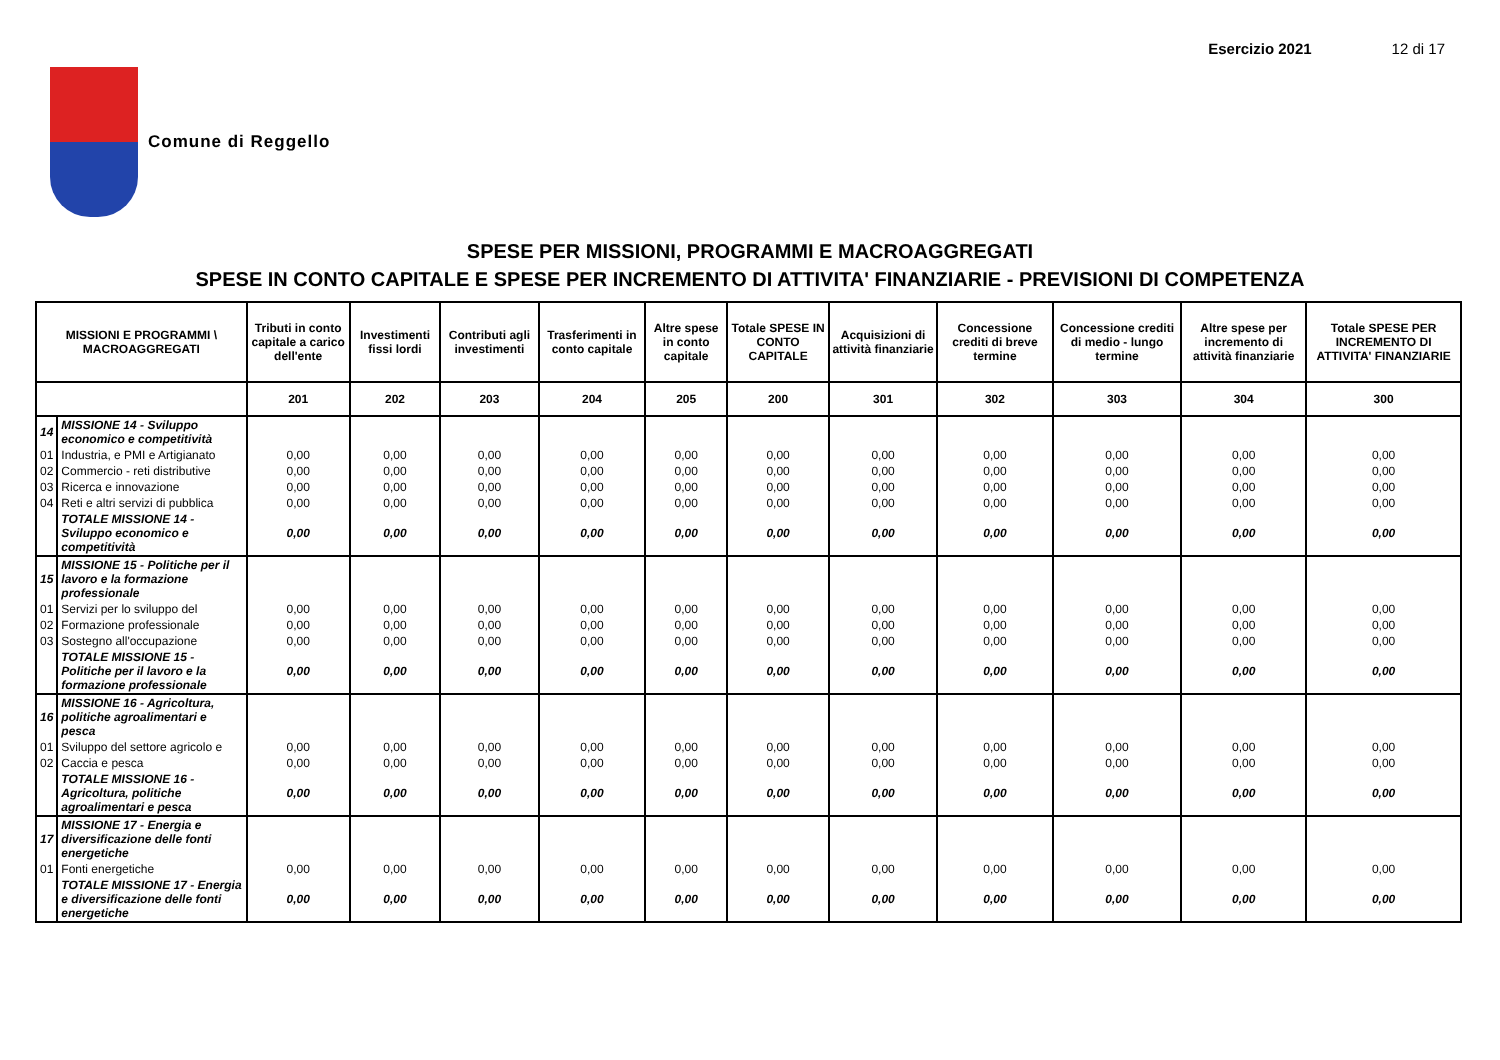Esercizio 2021 12 di 17
Comune di Reggello
SPESE PER MISSIONI, PROGRAMMI E MACROAGGREGATI
SPESE IN CONTO CAPITALE E SPESE PER INCREMENTO DI ATTIVITA' FINANZIARIE - PREVISIONI DI COMPETENZA
| MISSIONI E PROGRAMMI \ MACROAGGREGATI | | Tributi in conto capitale a carico dell'ente | Investimenti fissi lordi | Contributi agli investimenti | Trasferimenti in conto capitale | Altre spese in conto capitale | Totale SPESE IN CONTO CAPITALE | Acquisizioni di attività finanziarie | Concessione crediti di breve termine | Concessione crediti di medio - lungo termine | Altre spese per incremento di attività finanziarie | Totale SPESE PER INCREMENTO DI ATTIVITA' FINANZIARIE |
| --- | --- | --- | --- | --- | --- | --- | --- | --- | --- | --- | --- | --- |
| | | 201 | 202 | 203 | 204 | 205 | 200 | 301 | 302 | 303 | 304 | 300 |
| 14 | MISSIONE 14 - Sviluppo economico e competitività | | | | | | | | | | | |
| 01 | Industria, e PMI e Artigianato | 0,00 | 0,00 | 0,00 | 0,00 | 0,00 | 0,00 | 0,00 | 0,00 | 0,00 | 0,00 | 0,00 |
| 02 | Commercio - reti distributive | 0,00 | 0,00 | 0,00 | 0,00 | 0,00 | 0,00 | 0,00 | 0,00 | 0,00 | 0,00 | 0,00 |
| 03 | Ricerca e innovazione | 0,00 | 0,00 | 0,00 | 0,00 | 0,00 | 0,00 | 0,00 | 0,00 | 0,00 | 0,00 | 0,00 |
| 04 | Reti e altri servizi di pubblica | 0,00 | 0,00 | 0,00 | 0,00 | 0,00 | 0,00 | 0,00 | 0,00 | 0,00 | 0,00 | 0,00 |
| | TOTALE MISSIONE 14 - Sviluppo economico e competitività | 0,00 | 0,00 | 0,00 | 0,00 | 0,00 | 0,00 | 0,00 | 0,00 | 0,00 | 0,00 | 0,00 |
| 15 | MISSIONE 15 - Politiche per il lavoro e la formazione professionale | | | | | | | | | | | |
| 01 | Servizi per lo sviluppo del | 0,00 | 0,00 | 0,00 | 0,00 | 0,00 | 0,00 | 0,00 | 0,00 | 0,00 | 0,00 | 0,00 |
| 02 | Formazione professionale | 0,00 | 0,00 | 0,00 | 0,00 | 0,00 | 0,00 | 0,00 | 0,00 | 0,00 | 0,00 | 0,00 |
| 03 | Sostegno all'occupazione | 0,00 | 0,00 | 0,00 | 0,00 | 0,00 | 0,00 | 0,00 | 0,00 | 0,00 | 0,00 | 0,00 |
| | TOTALE MISSIONE 15 - Politiche per il lavoro e la formazione professionale | 0,00 | 0,00 | 0,00 | 0,00 | 0,00 | 0,00 | 0,00 | 0,00 | 0,00 | 0,00 | 0,00 |
| 16 | MISSIONE 16 - Agricoltura, politiche agroalimentari e pesca | | | | | | | | | | | |
| 01 | Sviluppo del settore agricolo e | 0,00 | 0,00 | 0,00 | 0,00 | 0,00 | 0,00 | 0,00 | 0,00 | 0,00 | 0,00 | 0,00 |
| 02 | Caccia e pesca | 0,00 | 0,00 | 0,00 | 0,00 | 0,00 | 0,00 | 0,00 | 0,00 | 0,00 | 0,00 | 0,00 |
| | TOTALE MISSIONE 16 - Agricoltura, politiche agroalimentari e pesca | 0,00 | 0,00 | 0,00 | 0,00 | 0,00 | 0,00 | 0,00 | 0,00 | 0,00 | 0,00 | 0,00 |
| 17 | MISSIONE 17 - Energia e diversificazione delle fonti energetiche | | | | | | | | | | | |
| 01 | Fonti energetiche | 0,00 | 0,00 | 0,00 | 0,00 | 0,00 | 0,00 | 0,00 | 0,00 | 0,00 | 0,00 | 0,00 |
| | TOTALE MISSIONE 17 - Energia e diversificazione delle fonti energetiche | 0,00 | 0,00 | 0,00 | 0,00 | 0,00 | 0,00 | 0,00 | 0,00 | 0,00 | 0,00 | 0,00 |